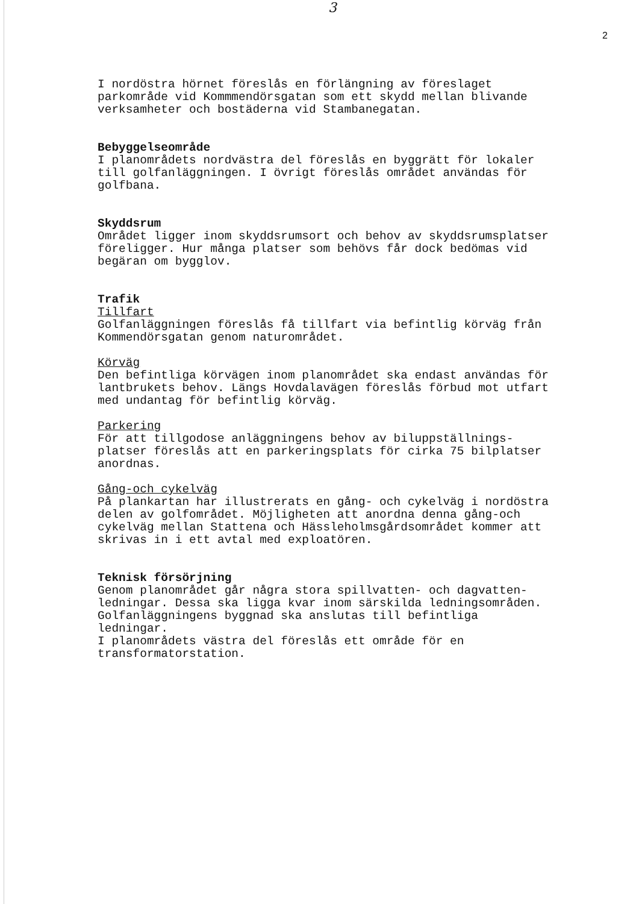3
2
I nordöstra hörnet föreslås en förlängning av föreslaget
parkområde vid Kommmendörsgatan som ett skydd mellan blivande
verksamheter och bostäderna vid Stambanegatan.
Bebyggelseområde
I planområdets nordvästra del föreslås en byggrätt för lokaler
till golfanläggningen. I övrigt föreslås området användas för
golfbana.
Skyddsrum
Området ligger inom skyddsrumsort och behov av skyddsrumsplatser
föreligger. Hur många platser som behövs får dock bedömas vid
begäran om bygglov.
Trafik
Tillfart
Golfanläggningen föreslås få tillfart via befintlig körväg från
Kommendörsgatan genom naturområdet.
Körväg
Den befintliga körvägen inom planområdet ska endast användas för
lantbrukets behov. Längs Hovdalavägen föreslås förbud mot utfart
med undantag för befintlig körväg.
Parkering
För att tillgodose anläggningens behov av biluppställnings-
platser föreslås att en parkeringsplats för cirka 75 bilplatser
anordnas.
Gång-och cykelväg
På plankartan har illustrerats en gång- och cykelväg i nordöstra
delen av golfområdet. Möjligheten att anordna denna gång-och
cykelväg mellan Stattena och Hässleholmsgårdsområdet kommer att
skrivas in i ett avtal med exploatören.
Teknisk försörjning
Genom planområdet går några stora spillvatten- och dagvatten-
ledningar. Dessa ska ligga kvar inom särskilda ledningsområden.
Golfanläggningens byggnad ska anslutas till befintliga
ledningar.
I planområdets västra del föreslås ett område för en
transformatorstation.